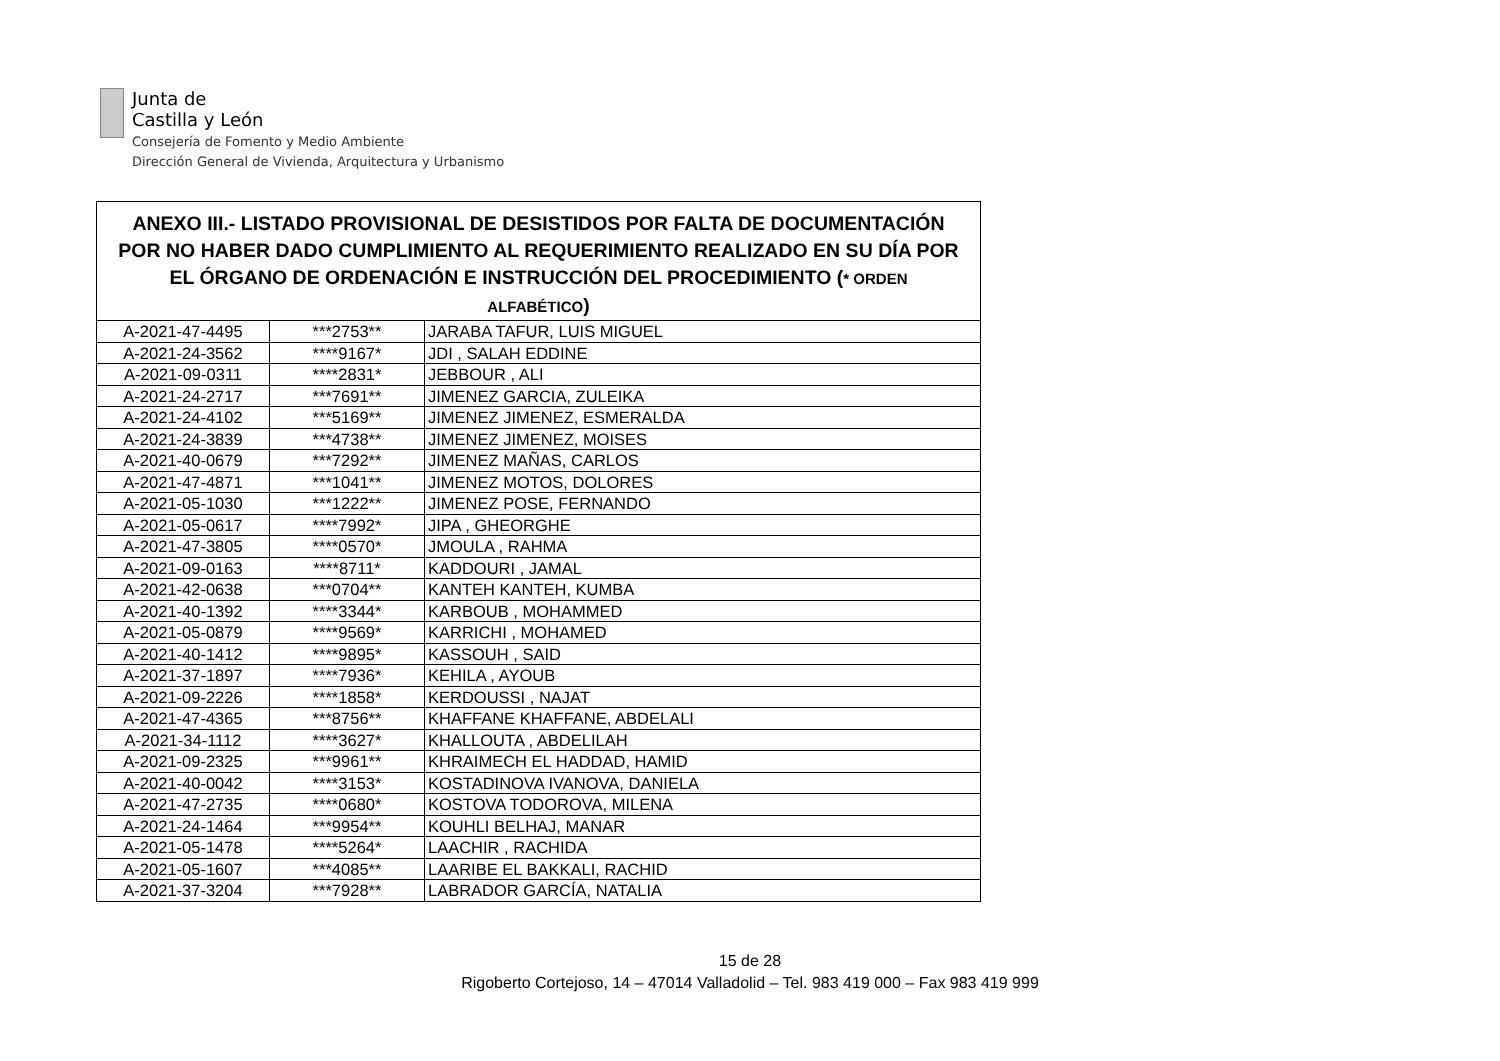Junta de
Castilla y León
Consejería de Fomento y Medio Ambiente
Dirección General de Vivienda, Arquitectura y Urbanismo
| ANEXO III.- LISTADO PROVISIONAL DE DESISTIDOS POR FALTA DE DOCUMENTACIÓN POR NO HABER DADO CUMPLIMIENTO AL REQUERIMIENTO REALIZADO EN SU DÍA POR EL ÓRGANO DE ORDENACIÓN E INSTRUCCIÓN DEL PROCEDIMIENTO ( * ORDEN ALFABÉTICO ) | | |
| --- | --- | --- |
| A-2021-47-4495 | ***2753** | JARABA TAFUR, LUIS MIGUEL |
| A-2021-24-3562 | ****9167* | JDI , SALAH EDDINE |
| A-2021-09-0311 | ****2831* | JEBBOUR , ALI |
| A-2021-24-2717 | ***7691** | JIMENEZ GARCIA, ZULEIKA |
| A-2021-24-4102 | ***5169** | JIMENEZ JIMENEZ, ESMERALDA |
| A-2021-24-3839 | ***4738** | JIMENEZ JIMENEZ, MOISES |
| A-2021-40-0679 | ***7292** | JIMENEZ MAÑAS, CARLOS |
| A-2021-47-4871 | ***1041** | JIMENEZ MOTOS, DOLORES |
| A-2021-05-1030 | ***1222** | JIMENEZ POSE, FERNANDO |
| A-2021-05-0617 | ****7992* | JIPA , GHEORGHE |
| A-2021-47-3805 | ****0570* | JMOULA , RAHMA |
| A-2021-09-0163 | ****8711* | KADDOURI , JAMAL |
| A-2021-42-0638 | ***0704** | KANTEH KANTEH, KUMBA |
| A-2021-40-1392 | ****3344* | KARBOUB , MOHAMMED |
| A-2021-05-0879 | ****9569* | KARRICHI , MOHAMED |
| A-2021-40-1412 | ****9895* | KASSOUH , SAID |
| A-2021-37-1897 | ****7936* | KEHILA , AYOUB |
| A-2021-09-2226 | ****1858* | KERDOUSSI , NAJAT |
| A-2021-47-4365 | ***8756** | KHAFFANE KHAFFANE, ABDELALI |
| A-2021-34-1112 | ****3627* | KHALLOUTA , ABDELILAH |
| A-2021-09-2325 | ***9961** | KHRAIMECH EL HADDAD, HAMID |
| A-2021-40-0042 | ****3153* | KOSTADINOVA IVANOVA, DANIELA |
| A-2021-47-2735 | ****0680* | KOSTOVA TODOROVA, MILENA |
| A-2021-24-1464 | ***9954** | KOUHLI BELHAJ, MANAR |
| A-2021-05-1478 | ****5264* | LAACHIR , RACHIDA |
| A-2021-05-1607 | ***4085** | LAARIBE EL BAKKALI, RACHID |
| A-2021-37-3204 | ***7928** | LABRADOR GARCÍA, NATALIA |
15 de 28
Rigoberto Cortejoso, 14 – 47014 Valladolid – Tel. 983 419 000 – Fax 983 419 999